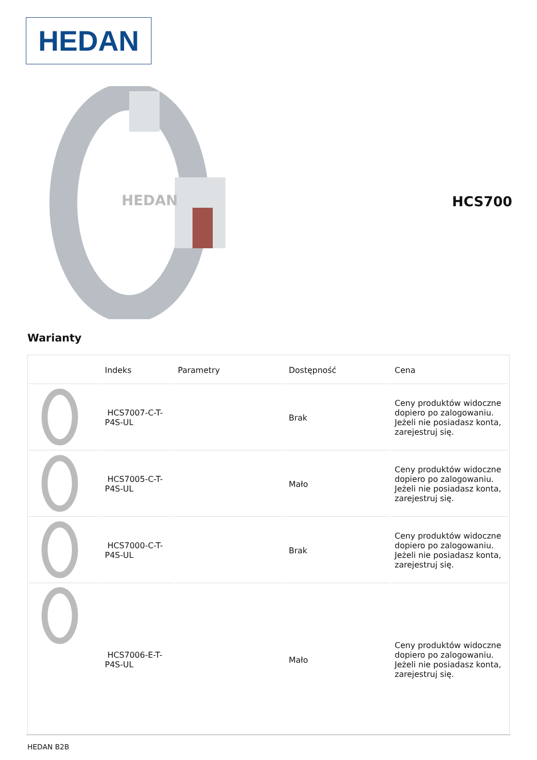HEDAN
HEDAN
HCS700
Warianty
| | Indeks | Parametry | Dostępność | Cena |
| --- | --- | --- | --- | --- |
| | HCS7007-C-T-P4S-UL | | Brak | Ceny produktów widoczne dopiero po zalogowaniu. Jeżeli nie posiadasz konta, zarejestruj się. |
| | HCS7005-C-T-P4S-UL | | Mało | Ceny produktów widoczne dopiero po zalogowaniu. Jeżeli nie posiadasz konta, zarejestruj się. |
| | HCS7000-C-T-P4S-UL | | Brak | Ceny produktów widoczne dopiero po zalogowaniu. Jeżeli nie posiadasz konta, zarejestruj się. |
| | HCS7006-E-T-P4S-UL | | Mało | Ceny produktów widoczne dopiero po zalogowaniu. Jeżeli nie posiadasz konta, zarejestruj się. |
HEDAN B2B